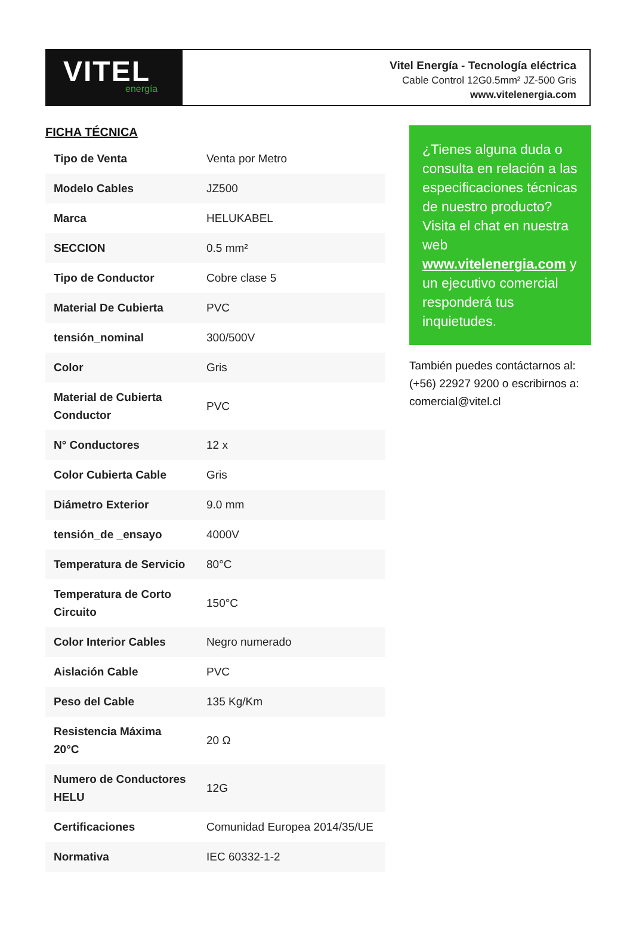VITEL
energía
Vitel Energía - Tecnología eléctrica
Cable Control 12G0.5mm² JZ-500 Gris
www.vitelenergia.com
FICHA TÉCNICA
| Tipo de Venta | Venta por Metro |
| Modelo Cables | JZ500 |
| Marca | HELUKABEL |
| SECCION | 0.5 mm² |
| Tipo de Conductor | Cobre clase 5 |
| Material De Cubierta | PVC |
| tensión_nominal | 300/500V |
| Color | Gris |
| Material de Cubierta Conductor | PVC |
| N° Conductores | 12 x |
| Color Cubierta Cable | Gris |
| Diámetro Exterior | 9.0 mm |
| tensión_de _ensayo | 4000V |
| Temperatura de Servicio | 80°C |
| Temperatura de Corto Circuito | 150°C |
| Color Interior Cables | Negro numerado |
| Aislación Cable | PVC |
| Peso del Cable | 135 Kg/Km |
| Resistencia Máxima 20°C | 20 Ω |
| Numero de Conductores HELU | 12G |
| Certificaciones | Comunidad Europea 2014/35/UE |
| Normativa | IEC 60332-1-2 |
¿Tienes alguna duda o consulta en relación a las especificaciones técnicas de nuestro producto? Visita el chat en nuestra web www.vitelenergia.com y un ejecutivo comercial responderá tus inquietudes.
También puedes contáctarnos al: (+56) 22927 9200 o escribirnos a: comercial@vitel.cl